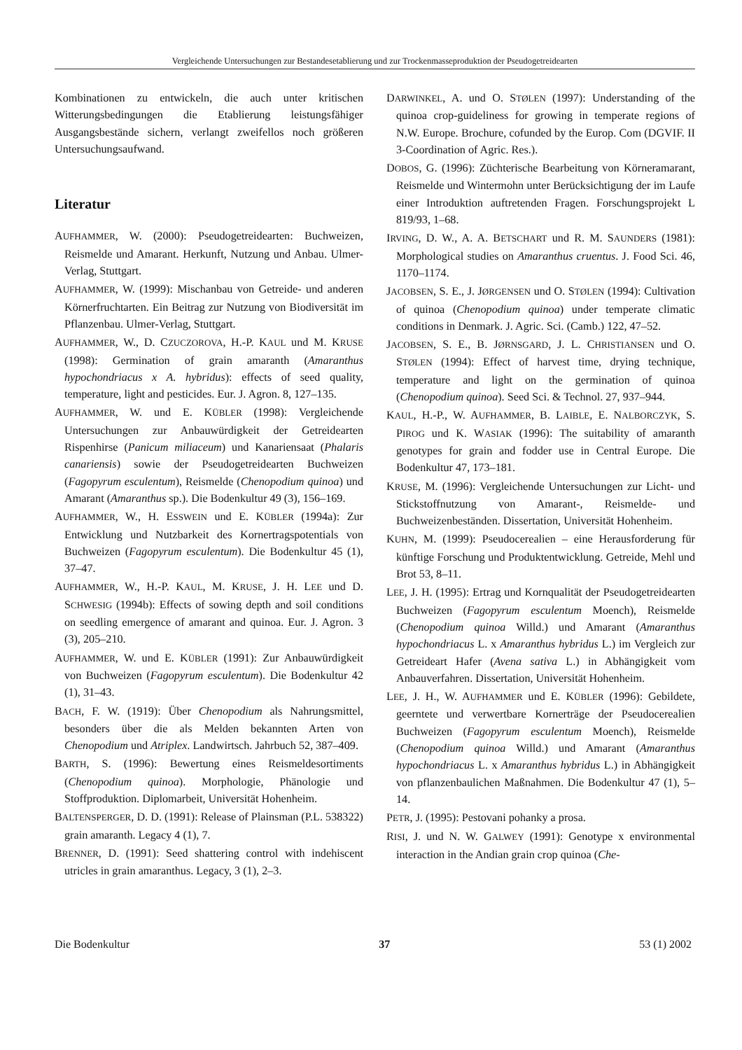Vergleichende Untersuchungen zur Bestandesetablierung und zur Trockenmasseproduktion der Pseudogetreidearten
Kombinationen zu entwickeln, die auch unter kritischen Witterungsbedingungen die Etablierung leistungsfähiger Ausgangsbestände sichern, verlangt zweifellos noch größeren Untersuchungsaufwand.
Literatur
AUFHAMMER, W. (2000): Pseudogetreidearten: Buchweizen, Reismelde und Amarant. Herkunft, Nutzung und Anbau. Ulmer-Verlag, Stuttgart.
AUFHAMMER, W. (1999): Mischanbau von Getreide- und anderen Körnerfruchtarten. Ein Beitrag zur Nutzung von Biodiversität im Pflanzenbau. Ulmer-Verlag, Stuttgart.
AUFHAMMER, W., D. CZUCZOROVA, H.-P. KAUL und M. KRUSE (1998): Germination of grain amaranth (Amaranthus hypochondriacus x A. hybridus): effects of seed quality, temperature, light and pesticides. Eur. J. Agron. 8, 127–135.
AUFHAMMER, W. und E. KÜBLER (1998): Vergleichende Untersuchungen zur Anbauwürdigkeit der Getreidearten Rispenhirse (Panicum miliaceum) und Kanariensaat (Phalaris canariensis) sowie der Pseudogetreidearten Buchweizen (Fagopyrum esculentum), Reismelde (Chenopodium quinoa) und Amarant (Amaranthus sp.). Die Bodenkultur 49 (3), 156–169.
AUFHAMMER, W., H. ESSWEIN und E. KÜBLER (1994a): Zur Entwicklung und Nutzbarkeit des Kornertragspotentials von Buchweizen (Fagopyrum esculentum). Die Bodenkultur 45 (1), 37–47.
AUFHAMMER, W., H.-P. KAUL, M. KRUSE, J. H. LEE und D. SCHWESIG (1994b): Effects of sowing depth and soil conditions on seedling emergence of amarant and quinoa. Eur. J. Agron. 3 (3), 205–210.
AUFHAMMER, W. und E. KÜBLER (1991): Zur Anbauwürdigkeit von Buchweizen (Fagopyrum esculentum). Die Bodenkultur 42 (1), 31–43.
BACH, F. W. (1919): Über Chenopodium als Nahrungsmittel, besonders über die als Melden bekannten Arten von Chenopodium und Atriplex. Landwirtsch. Jahrbuch 52, 387–409.
BARTH, S. (1996): Bewertung eines Reismeldesortiments (Chenopodium quinoa). Morphologie, Phänologie und Stoffproduktion. Diplomarbeit, Universität Hohenheim.
BALTENSPERGER, D. D. (1991): Release of Plainsman (P.L. 538322) grain amaranth. Legacy 4 (1), 7.
BRENNER, D. (1991): Seed shattering control with indehiscent utricles in grain amaranthus. Legacy, 3 (1), 2–3.
DARWINKEL, A. und O. STØLEN (1997): Understanding of the quinoa crop-guideliness for growing in temperate regions of N.W. Europe. Brochure, cofunded by the Europ. Com (DGVIF. II 3-Coordination of Agric. Res.).
DOBOS, G. (1996): Züchterische Bearbeitung von Körneramarant, Reismelde und Wintermohn unter Berücksichtigung der im Laufe einer Introduktion auftretenden Fragen. Forschungsprojekt L 819/93, 1–68.
IRVING, D. W., A. A. BETSCHART und R. M. SAUNDERS (1981): Morphological studies on Amaranthus cruentus. J. Food Sci. 46, 1170–1174.
JACOBSEN, S. E., J. JØRGENSEN und O. STØLEN (1994): Cultivation of quinoa (Chenopodium quinoa) under temperate climatic conditions in Denmark. J. Agric. Sci. (Camb.) 122, 47–52.
JACOBSEN, S. E., B. JØRNSGARD, J. L. CHRISTIANSEN und O. STØLEN (1994): Effect of harvest time, drying technique, temperature and light on the germination of quinoa (Chenopodium quinoa). Seed Sci. & Technol. 27, 937–944.
KAUL, H.-P., W. AUFHAMMER, B. LAIBLE, E. NALBORCZYK, S. PIROG und K. WASIAK (1996): The suitability of amaranth genotypes for grain and fodder use in Central Europe. Die Bodenkultur 47, 173–181.
KRUSE, M. (1996): Vergleichende Untersuchungen zur Licht- und Stickstoffnutzung von Amarant-, Reismelde- und Buchweizenbeständen. Dissertation, Universität Hohenheim.
KUHN, M. (1999): Pseudocerealien – eine Herausforderung für künftige Forschung und Produktentwicklung. Getreide, Mehl und Brot 53, 8–11.
LEE, J. H. (1995): Ertrag und Kornqualität der Pseudogetreidearten Buchweizen (Fagopyrum esculentum Moench), Reismelde (Chenopodium quinoa Willd.) und Amarant (Amaranthus hypochondriacus L. x Amaranthus hybridus L.) im Vergleich zur Getreideart Hafer (Avena sativa L.) in Abhängigkeit vom Anbauverfahren. Dissertation, Universität Hohenheim.
LEE, J. H., W. AUFHAMMER und E. KÜBLER (1996): Gebildete, geerntete und verwertbare Kornerträge der Pseudocerealien Buchweizen (Fagopyrum esculentum Moench), Reismelde (Chenopodium quinoa Willd.) und Amarant (Amaranthus hypochondriacus L. x Amaranthus hybridus L.) in Abhängigkeit von pflanzenbaulichen Maßnahmen. Die Bodenkultur 47 (1), 5–14.
PETR, J. (1995): Pestovani pohanky a prosa.
RISI, J. und N. W. GALWEY (1991): Genotype x environmental interaction in the Andian grain crop quinoa (Che-
Die Bodenkultur 37 53 (1) 2002